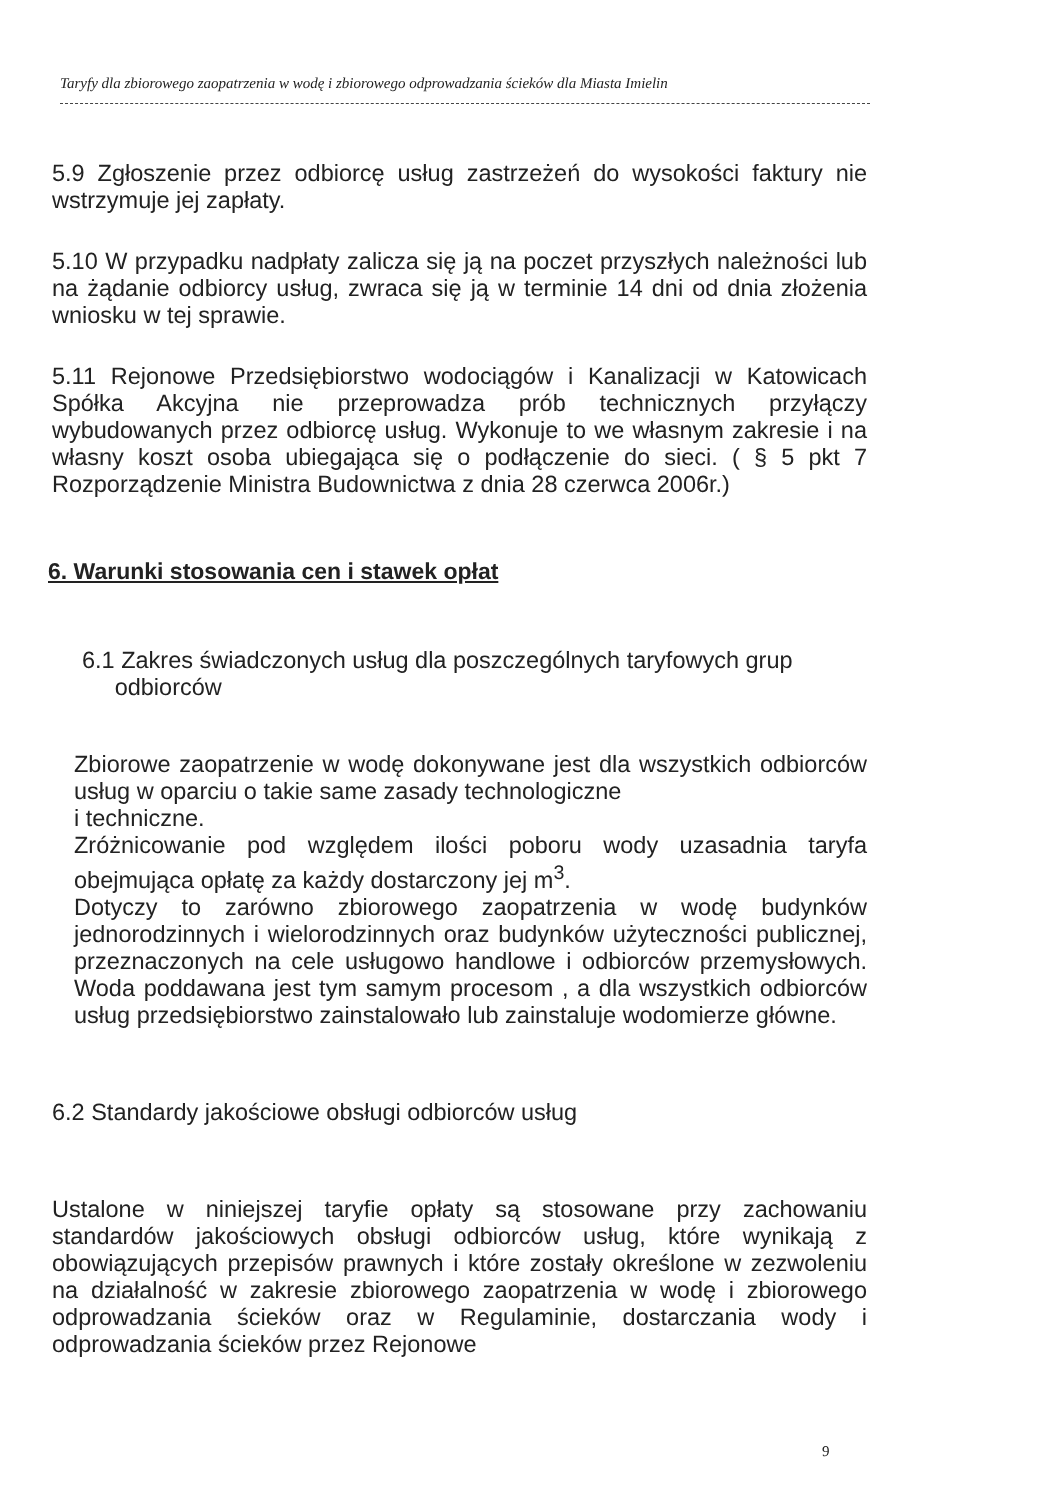Taryfy dla zbiorowego zaopatrzenia w wodę i zbiorowego odprowadzania ścieków dla Miasta Imielin
5.9 Zgłoszenie przez odbiorcę usług zastrzeżeń do wysokości faktury nie wstrzymuje jej zapłaty.
5.10 W przypadku nadpłaty zalicza się ją na poczet przyszłych należności lub na żądanie odbiorcy usług, zwraca się ją w terminie 14 dni od dnia złożenia wniosku w tej sprawie.
5.11 Rejonowe Przedsiębiorstwo wodociągów i Kanalizacji w Katowicach Spółka Akcyjna nie przeprowadza prób technicznych przyłączy wybudowanych przez odbiorcę usług. Wykonuje to we własnym zakresie i na własny koszt osoba ubiegająca się o podłączenie do sieci. ( § 5 pkt 7 Rozporządzenie Ministra Budownictwa z dnia 28 czerwca 2006r.)
6. Warunki stosowania cen i stawek opłat
6.1 Zakres świadczonych usług dla poszczególnych taryfowych grup
odbiorców
Zbiorowe zaopatrzenie w wodę dokonywane jest dla wszystkich odbiorców usług w oparciu o takie same zasady technologiczne
i techniczne.
Zróżnicowanie pod względem ilości poboru wody uzasadnia taryfa obejmująca opłatę za każdy dostarczony jej m<sup>3</sup>.
Dotyczy to zarówno zbiorowego zaopatrzenia w wodę budynków jednorodzinnych i wielorodzinnych oraz budynków użyteczności publicznej, przeznaczonych na cele usługowo handlowe i odbiorców przemysłowych. Woda poddawana jest tym samym procesom , a dla wszystkich odbiorców usług przedsiębiorstwo zainstalowało lub zainstaluje wodomierze główne.
6.2 Standardy jakościowe obsługi odbiorców usług
Ustalone w niniejszej taryfie opłaty są stosowane przy zachowaniu standardów jakościowych obsługi odbiorców usług, które wynikają z obowiązujących przepisów prawnych i które zostały określone w zezwoleniu na działalność w zakresie zbiorowego zaopatrzenia w wodę i zbiorowego odprowadzania ścieków oraz w Regulaminie, dostarczania wody i odprowadzania ścieków przez Rejonowe
9